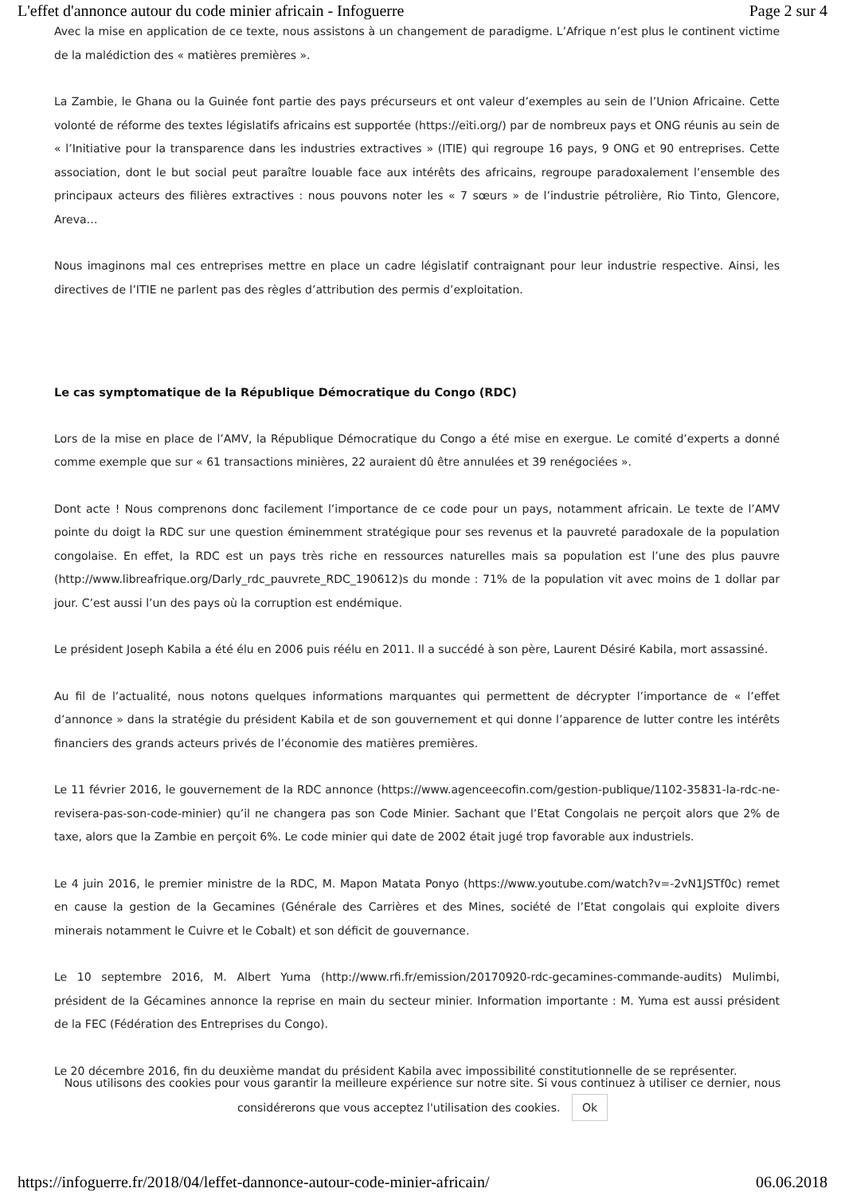L'effet d'annonce autour du code minier africain - Infoguerre Page 2 sur 4
Avec la mise en application de ce texte, nous assistons à un changement de paradigme. L’Afrique n’est plus le continent victime de la malédiction des « matières premières ».
La Zambie, le Ghana ou la Guinée font partie des pays précurseurs et ont valeur d’exemples au sein de l’Union Africaine. Cette volonté de réforme des textes législatifs africains est supportée (https://eiti.org/) par de nombreux pays et ONG réunis au sein de « l’Initiative pour la transparence dans les industries extractives » (ITIE) qui regroupe 16 pays, 9 ONG et 90 entreprises. Cette association, dont le but social peut paraître louable face aux intérêts des africains, regroupe paradoxalement l’ensemble des principaux acteurs des filières extractives : nous pouvons noter les « 7 sœurs » de l’industrie pétrolière, Rio Tinto, Glencore, Areva…
Nous imaginons mal ces entreprises mettre en place un cadre législatif contraignant pour leur industrie respective. Ainsi, les directives de l’ITIE ne parlent pas des règles d’attribution des permis d’exploitation.
Le cas symptomatique de la République Démocratique du Congo (RDC)
Lors de la mise en place de l’AMV, la République Démocratique du Congo a été mise en exergue. Le comité d’experts a donné comme exemple que sur « 61 transactions minières, 22 auraient dû être annulées et 39 renégociées ».
Dont acte ! Nous comprenons donc facilement l’importance de ce code pour un pays, notamment africain. Le texte de l’AMV pointe du doigt la RDC sur une question éminemment stratégique pour ses revenus et la pauvreté paradoxale de la population congolaise. En effet, la RDC est un pays très riche en ressources naturelles mais sa population est l’une des plus pauvre (http://www.libreafrique.org/Darly_rdc_pauvrete_RDC_190612)s du monde : 71% de la population vit avec moins de 1 dollar par jour. C’est aussi l’un des pays où la corruption est endémique.
Le président Joseph Kabila a été élu en 2006 puis réélu en 2011. Il a succédé à son père, Laurent Désiré Kabila, mort assassiné.
Au fil de l’actualité, nous notons quelques informations marquantes qui permettent de décrypter l’importance de « l’effet d’annonce » dans la stratégie du président Kabila et de son gouvernement et qui donne l’apparence de lutter contre les intérêts financiers des grands acteurs privés de l’économie des matières premières.
Le 11 février 2016, le gouvernement de la RDC annonce (https://www.agenceecofin.com/gestion-publique/1102-35831-la-rdc-ne-revisera-pas-son-code-minier) qu’il ne changera pas son Code Minier. Sachant que l’Etat Congolais ne perçoit alors que 2% de taxe, alors que la Zambie en perçoit 6%. Le code minier qui date de 2002 était jugé trop favorable aux industriels.
Le 4 juin 2016, le premier ministre de la RDC, M. Mapon Matata Ponyo (https://www.youtube.com/watch?v=-2vN1JSTf0c) remet en cause la gestion de la Gecamines (Générale des Carrières et des Mines, société de l’Etat congolais qui exploite divers minerais notamment le Cuivre et le Cobalt) et son déficit de gouvernance.
Le 10 septembre 2016, M. Albert Yuma (http://www.rfi.fr/emission/20170920-rdc-gecamines-commande-audits) Mulimbi, président de la Gécamines annonce la reprise en main du secteur minier. Information importante : M. Yuma est aussi président de la FEC (Fédération des Entreprises du Congo).
Le 20 décembre 2016, fin du deuxième mandat du président Kabila avec impossibilité constitutionnelle de se représenter.
Nous utilisons des cookies pour vous garantir la meilleure expérience sur notre site. Si vous continuez à utiliser ce dernier, nous
considérerons que vous acceptez l'utilisation des cookies. Ok
https://infoguerre.fr/2018/04/leffet-dannonce-autour-code-minier-africain/ 06.06.2018